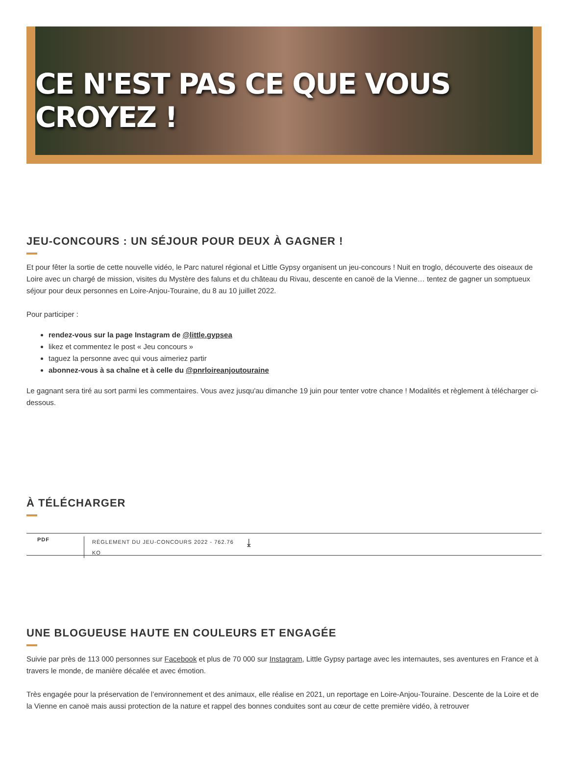CE N'EST PAS CE QUE VOUS CROYEZ !
JEU-CONCOURS : UN SÉJOUR POUR DEUX À GAGNER !
Et pour fêter la sortie de cette nouvelle vidéo, le Parc naturel régional et Little Gypsy organisent un jeu-concours ! Nuit en troglo, découverte des oiseaux de Loire avec un chargé de mission, visites du Mystère des faluns et du château du Rivau, descente en canoë de la Vienne… tentez de gagner un somptueux séjour pour deux personnes en Loire-Anjou-Touraine, du 8 au 10 juillet 2022.
Pour participer :
rendez-vous sur la page Instagram de @little.gypsea
likez et commentez le post « Jeu concours »
taguez la personne avec qui vous aimeriez partir
abonnez-vous à sa chaîne et à celle du @pnrloireanjoutouraine
Le gagnant sera tiré au sort parmi les commentaires. Vous avez jusqu'au dimanche 19 juin pour tenter votre chance ! Modalités et règlement à télécharger ci-dessous.
À TÉLÉCHARGER
PDF RÈGLEMENT DU JEU-CONCOURS 2022 - 762.76 KO ⤓
UNE BLOGUEUSE HAUTE EN COULEURS ET ENGAGÉE
Suivie par près de 113 000 personnes sur Facebook et plus de 70 000 sur Instagram, Little Gypsy partage avec les internautes, ses aventures en France et à travers le monde, de manière décalée et avec émotion.
Très engagée pour la préservation de l’environnement et des animaux, elle réalise en 2021, un reportage en Loire-Anjou-Touraine. Descente de la Loire et de la Vienne en canoë mais aussi protection de la nature et rappel des bonnes conduites sont au cœur de cette première vidéo, à retrouver